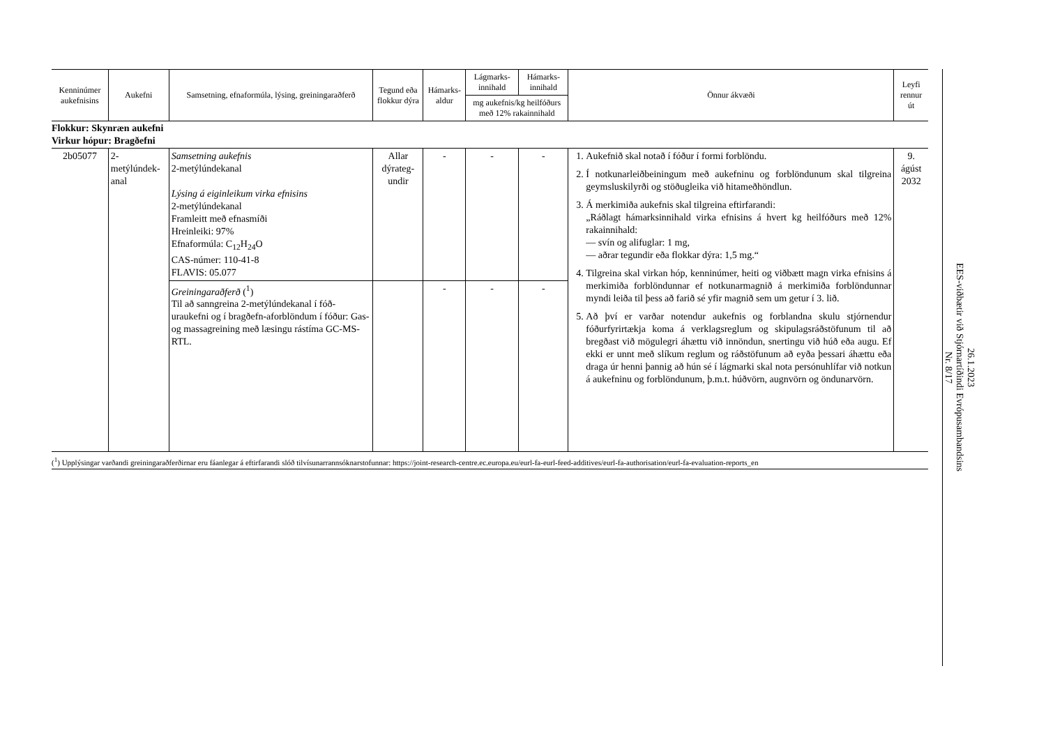| Kenninúmer aukefnisins | Aukefni | Samsetning, efnaformúla, lýsing, greiningaraðferð | Tegund eða flokkur dýra | Hámarks-aldur | Lágmarks-innihald | Hámarks-innihald | Önnur ákvæði | Leyfi rennur út |
| --- | --- | --- | --- | --- | --- | --- | --- | --- |
| | | | | | mg aukefnis/kg heilfóðurs með 12% rakainnihald | | | |
| Flokkur: Skynræn aukefni Virkur hópur: Bragðefni | | | | | | | | |
| 2b05077 | 2-metýlúndek-anal | Samsetning aukefnis 2-metýlúndekanal Lýsing á eiginleikum virka efnisins 2-metýlúndekanal Framleitt með efnasmíði Hreinleiki: 97% Efnaformúla: C<sub>12</sub>H<sub>24</sub>O CAS-númer: 110-41-8 FLAVIS: 05.077 | Allar dýrateg-undir | - | - | - | 1. Aukefnið skal notað í fóður í formi forblöndu. 2. Í notkunarleiðbeiningum með aukefninu og forblöndunum skal tilgreina geymsluskilyrði og stöðugleika við hitameðhöndlun. 3. Á merkimiða aukefnis skal tilgreina eftirfarandi: „Ráðlagt hámarksinnihald virka efnisins á hvert kg heilfóðurs með 12% rakainnihald: — svín og alifuglar: 1 mg, — aðrar tegundir eða flokkar dýra: 1,5 mg.“ 4. Tilgreina skal virkan hóp, kenninúmer, heiti og viðbætt magn virka efnisins á merkimiða forblöndunnar ef notkunarmagnið á merkimiða forblöndunnar myndi leiða til þess að farið sé yfir magnið sem um getur í 3. lið. 5. Að því er varðar notendur aukefnis og forblandna skulu stjórnendur fóðurfyrirtækja koma á verklagsreglum og skipulagsráðstöfunum til að bregðast við mögulegri áhættu við innöndun, snertingu við húð eða augu. Ef ekki er unnt með slíkum reglum og ráðstöfunum að eyða þessari áhættu eða draga úr henni þannig að hún sé í lágmarki skal nota persónuhlífar við notkun á aukefninu og forblöndunum, þ.m.t. húðvörn, augnvörn og öndunarvörn. | 9. ágúst 2032 |
| | | Greiningaraðferð (<sup>1</sup>) Til að sanngreina 2-metýlúndekanal í fóð-uraukefni og í bragðefn-aforblöndum í fóður: Gas- og massagreining með læsingu rástíma GC-MS-RTL. | | - | - | - | | |
(<sup>1</sup>) Upplýsingar varðandi greiningaraðferðirnar eru fáanlegar á eftirfarandi slóð tilvísunarrannsóknarstofunnar: https://joint-research-centre.ec.europa.eu/eurl-fa-eurl-feed-additives/eurl-fa-authorisation/eurl-fa-evaluation-reports_en
26.1.2023
EES-viðbætir við Stjórnartíðindi Evrópusambandsins
Nr. 8/17